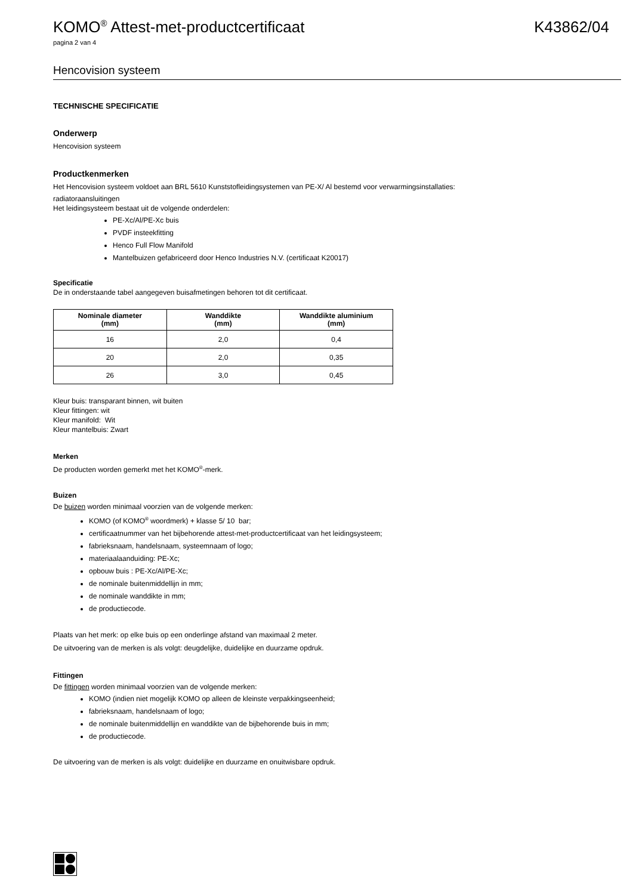KOMO<sup>®</sup> Attest-met-productcertificaat
K43862/04
pagina 2 van 4
Hencovision systeem
TECHNISCHE SPECIFICATIE
Onderwerp
Hencovision systeem
Productkenmerken
Het Hencovision systeem voldoet aan BRL 5610 Kunststofleidingsystemen van PE-X/ Al bestemd voor verwarmingsinstallaties:
radiatoraansluitingen
Het leidingsysteem bestaat uit de volgende onderdelen:
PE-Xc/Al/PE-Xc buis
PVDF insteekfitting
Henco Full Flow Manifold
Mantelbuizen gefabriceerd door Henco Industries N.V. (certificaat K20017)
Specificatie
De in onderstaande tabel aangegeven buisafmetingen behoren tot dit certificaat.
| Nominale diameter (mm) | Wanddikte (mm) | Wanddikte aluminium (mm) |
| --- | --- | --- |
| 16 | 2,0 | 0,4 |
| 20 | 2,0 | 0,35 |
| 26 | 3,0 | 0,45 |
Kleur buis: transparant binnen, wit buiten
Kleur fittingen: wit
Kleur manifold: Wit
Kleur mantelbuis: Zwart
Merken
De producten worden gemerkt met het KOMO<sup>®</sup>-merk.
Buizen
De buizen worden minimaal voorzien van de volgende merken:
KOMO (of KOMO<sup>®</sup> woordmerk) + klasse 5/ 10 bar;
certificaatnummer van het bijbehorende attest-met-productcertificaat van het leidingsysteem;
fabrieksnaam, handelsnaam, systeemnaam of logo;
materiaalaanduiding: PE-Xc;
opbouw buis : PE-Xc/Al/PE-Xc;
de nominale buitenmiddellijn in mm;
de nominale wanddikte in mm;
de productiecode.
Plaats van het merk: op elke buis op een onderlinge afstand van maximaal 2 meter.
De uitvoering van de merken is als volgt: deugdelijke, duidelijke en duurzame opdruk.
Fittingen
De fittingen worden minimaal voorzien van de volgende merken:
KOMO (indien niet mogelijk KOMO op alleen de kleinste verpakkingseenheid;
fabrieksnaam, handelsnaam of logo;
de nominale buitenmiddellijn en wanddikte van de bijbehorende buis in mm;
de productiecode.
De uitvoering van de merken is als volgt: duidelijke en duurzame en onuitwisbare opdruk.